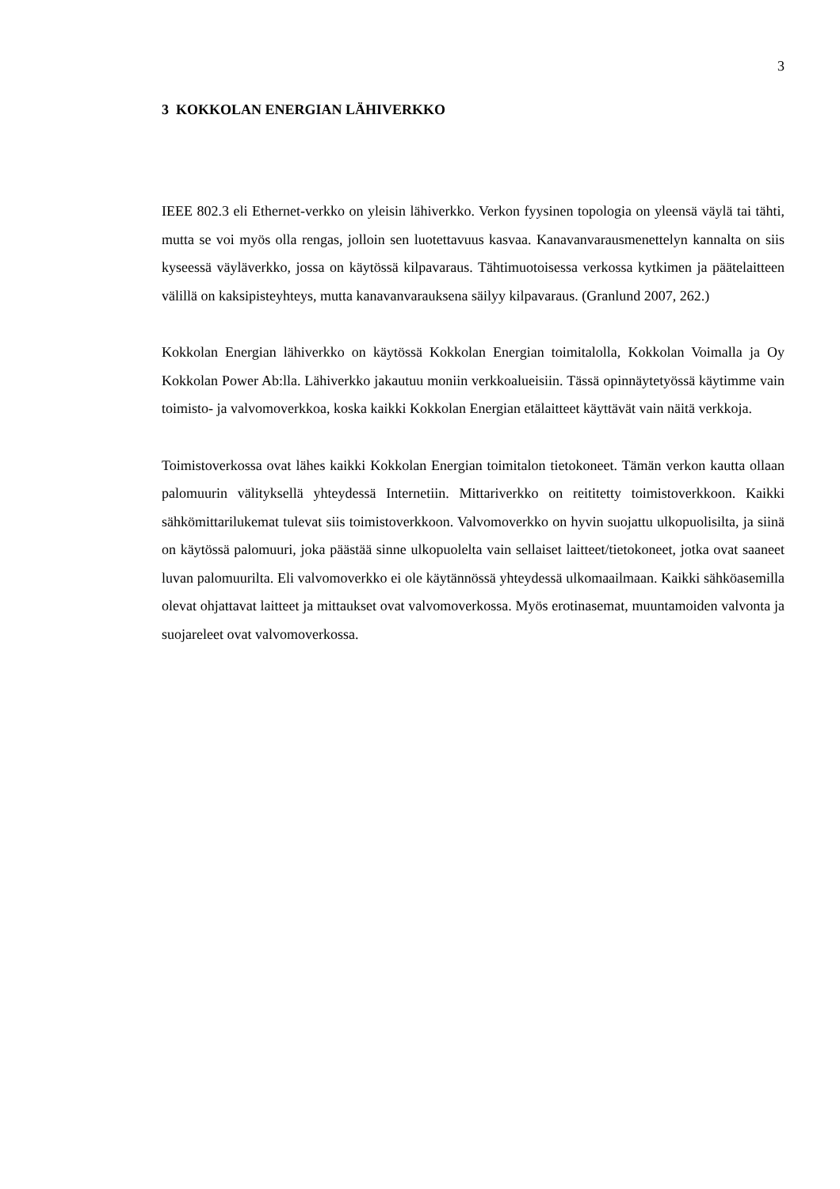3
3 KOKKOLAN ENERGIAN LÄHIVERKKO
IEEE 802.3 eli Ethernet-verkko on yleisin lähiverkko. Verkon fyysinen topologia on yleensä väylä tai tähti, mutta se voi myös olla rengas, jolloin sen luotettavuus kasvaa. Kanavanvarausmenettelyn kannalta on siis kyseessä väyläverkko, jossa on käytössä kilpavaraus. Tähtimuotoisessa verkossa kytkimen ja päätelaitteen välillä on kaksipisteyhteys, mutta kanavanvarauksena säilyy kilpavaraus. (Granlund 2007, 262.)
Kokkolan Energian lähiverkko on käytössä Kokkolan Energian toimitalolla, Kokkolan Voimalla ja Oy Kokkolan Power Ab:lla. Lähiverkko jakautuu moniin verkkoalueisiin. Tässä opinnäytetyössä käytimme vain toimisto- ja valvomoverkkoa, koska kaikki Kokkolan Energian etälaitteet käyttävät vain näitä verkkoja.
Toimistoverkossa ovat lähes kaikki Kokkolan Energian toimitalon tietokoneet. Tämän verkon kautta ollaan palomuurin välityksellä yhteydessä Internetiin. Mittariverkko on reititetty toimistoverkkoon. Kaikki sähkömittarilukemat tulevat siis toimistoverkkoon. Valvomoverkko on hyvin suojattu ulkopuolisilta, ja siinä on käytössä palomuuri, joka päästää sinne ulkopuolelta vain sellaiset laitteet/tietokoneet, jotka ovat saaneet luvan palomuurilta. Eli valvomoverkko ei ole käytännössä yhteydessä ulkomaailmaan. Kaikki sähköasemilla olevat ohjattavat laitteet ja mittaukset ovat valvomoverkossa. Myös erotinasemat, muuntamoiden valvonta ja suojareleet ovat valvomoverkossa.